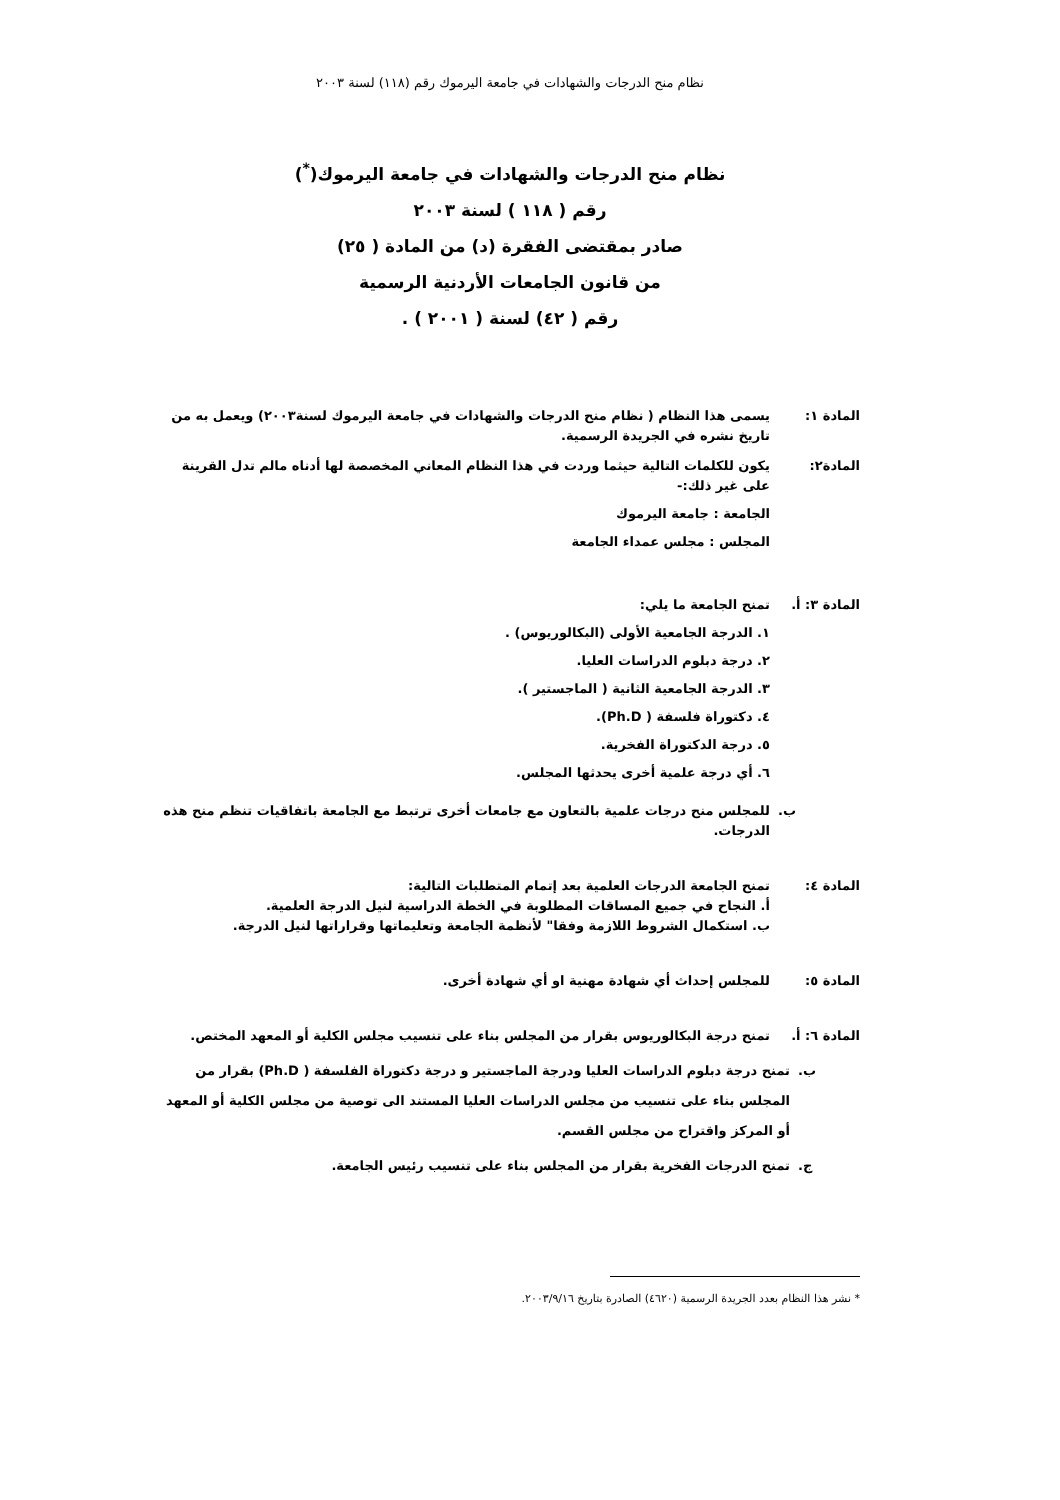نظام منح الدرجات والشهادات في جامعة اليرموك رقم (١١٨) لسنة ٢٠٠٣
نظام منح الدرجات والشهادات في جامعة اليرموك(<sup>*</sup>)
رقم ( ١١٨ ) لسنة ٢٠٠٣
صادر بمقتضى الفقرة (د) من المادة ( ٢٥)
من قانون الجامعات الأردنية الرسمية
رقم ( ٤٢) لسنة ( ٢٠٠١ ) .
المادة ١: يسمى هذا النظام ( نظام منح الدرجات والشهادات في جامعة اليرموك لسنة٢٠٠٣) ويعمل به من تاريخ نشره في الجريدة الرسمية.
المادة٢: يكون للكلمات التالية حيثما وردت في هذا النظام المعاني المخصصة لها أدناه مالم تدل القرينة على غير ذلك:-
الجامعة : جامعة اليرموك
المجلس : مجلس عمداء الجامعة
المادة ٣: أ.
تمنح الجامعة ما يلي:
١. الدرجة الجامعية الأولى (البكالوريوس) .
٢. درجة دبلوم الدراسات العليا.
٣. الدرجة الجامعية الثانية ( الماجستير ).
٤. دكتوراة فلسفة ( Ph.D).
٥. درجة الدكتوراة الفخرية.
٦. أي درجة علمية أخرى يحدثها المجلس.
ب. للمجلس منح درجات علمية بالتعاون مع جامعات أخرى ترتبط مع الجامعة باتفاقيات تنظم منح هذه الدرجات.
المادة ٤: تمنح الجامعة الدرجات العلمية بعد إتمام المتطلبات التالية:
أ. النجاح في جميع المساقات المطلوبة في الخطة الدراسية لنيل الدرجة العلمية.
ب. استكمال الشروط اللازمة وفقا" لأنظمة الجامعة وتعليماتها وقراراتها لنيل الدرجة.
المادة ٥: للمجلس إحداث أي شهادة مهنية او أي شهادة أخرى.
المادة ٦: أ.
تمنح درجة البكالوريوس بقرار من المجلس بناء على تنسيب مجلس الكلية أو المعهد المختص.
ب. تمنح درجة دبلوم الدراسات العليا ودرجة الماجستير و درجة دكتوراة الفلسفة ( Ph.D) بقرار من المجلس بناء على تنسيب من مجلس الدراسات العليا المستند الى توصية من مجلس الكلية أو المعهد أو المركز واقتراح من مجلس القسم.
ج. تمنح الدرجات الفخرية بقرار من المجلس بناء على تنسيب رئيس الجامعة.
* نشر هذا النظام بعدد الجريدة الرسمية (٤٦٢٠) الصادرة بتاريخ ٢٠٠٣/٩/١٦.